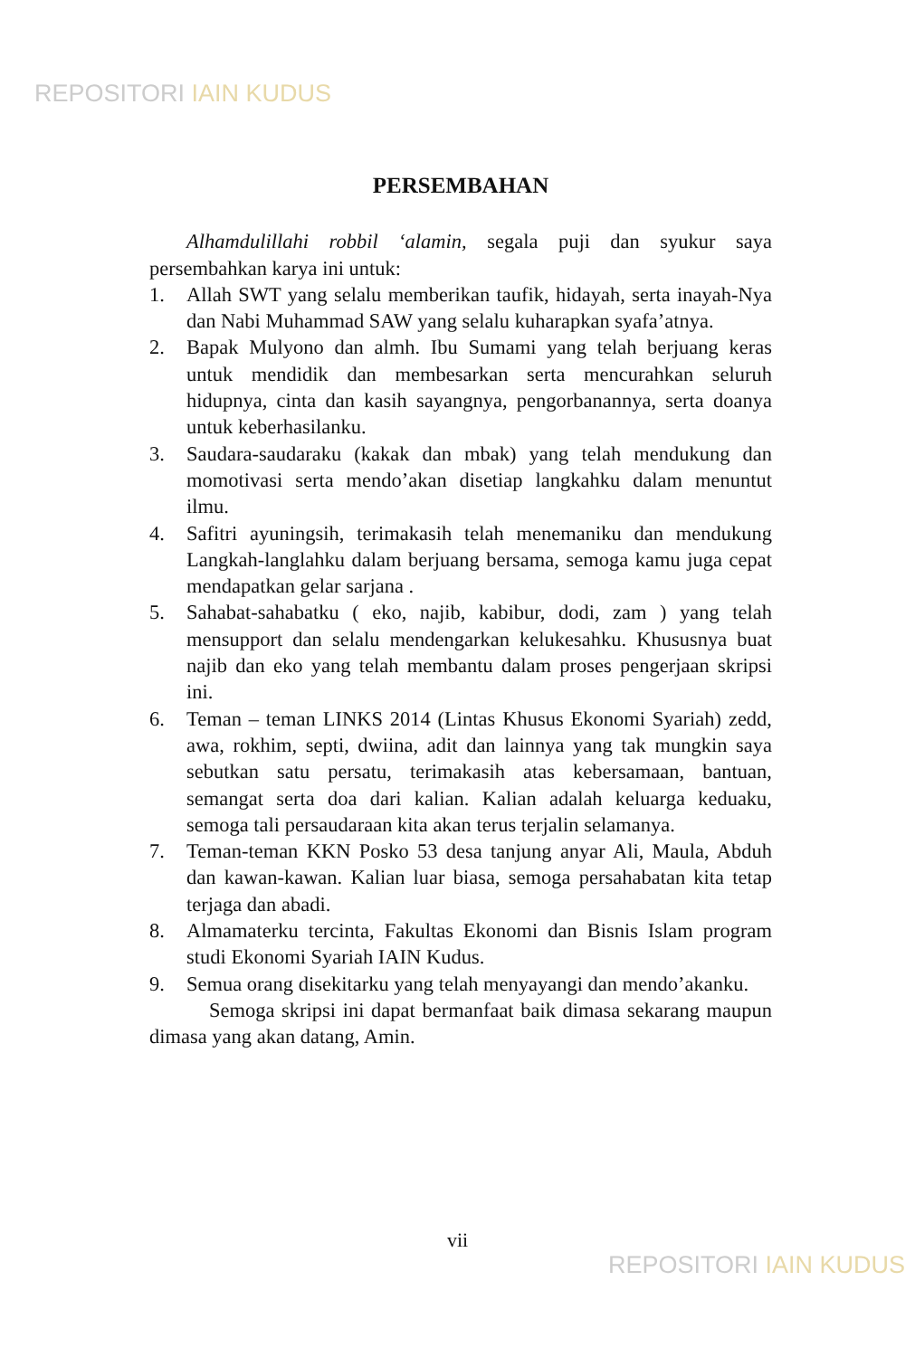REPOSITORI IAIN KUDUS
PERSEMBAHAN
Alhamdulillahi robbil ‘alamin, segala puji dan syukur saya persembahkan karya ini untuk:
1. Allah SWT yang selalu memberikan taufik, hidayah, serta inayah-Nya dan Nabi Muhammad SAW yang selalu kuharapkan syafa’atnya.
2. Bapak Mulyono dan almh. Ibu Sumami yang telah berjuang keras untuk mendidik dan membesarkan serta mencurahkan seluruh hidupnya, cinta dan kasih sayangnya, pengorbanannya, serta doanya untuk keberhasilanku.
3. Saudara-saudaraku (kakak dan mbak) yang telah mendukung dan momotivasi serta mendo’akan disetiap langkahku dalam menuntut ilmu.
4. Safitri ayuningsih, terimakasih telah menemaniku dan mendukung Langkah-langlahku dalam berjuang bersama, semoga kamu juga cepat mendapatkan gelar sarjana .
5. Sahabat-sahabatku ( eko, najib, kabibur, dodi, zam ) yang telah mensupport dan selalu mendengarkan kelukesahku. Khususnya buat najib dan eko yang telah membantu dalam proses pengerjaan skripsi ini.
6. Teman – teman LINKS 2014 (Lintas Khusus Ekonomi Syariah) zedd, awa, rokhim, septi, dwiina, adit dan lainnya yang tak mungkin saya sebutkan satu persatu, terimakasih atas kebersamaan, bantuan, semangat serta doa dari kalian. Kalian adalah keluarga keduaku, semoga tali persaudaraan kita akan terus terjalin selamanya.
7. Teman-teman KKN Posko 53 desa tanjung anyar Ali, Maula, Abduh dan kawan-kawan. Kalian luar biasa, semoga persahabatan kita tetap terjaga dan abadi.
8. Almamaterku tercinta, Fakultas Ekonomi dan Bisnis Islam program studi Ekonomi Syariah IAIN Kudus.
9. Semua orang disekitarku yang telah menyayangi dan mendo’akanku.
Semoga skripsi ini dapat bermanfaat baik dimasa sekarang maupun dimasa yang akan datang, Amin.
vii
REPOSITORI IAIN KUDUS